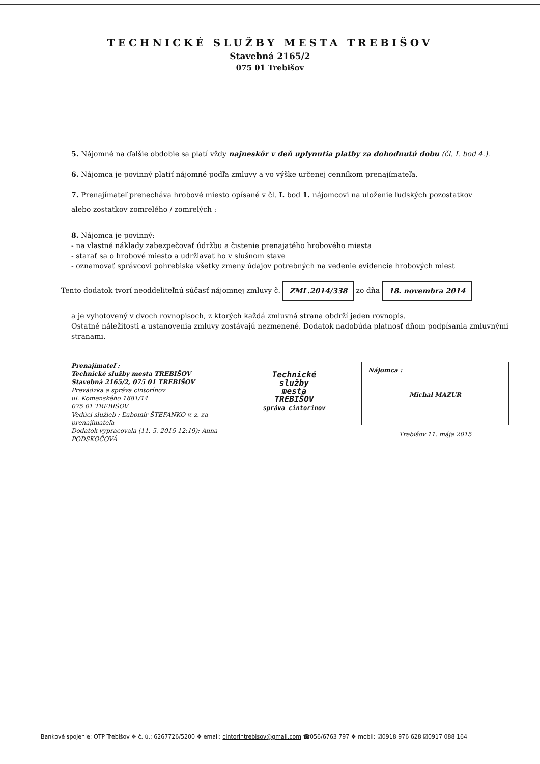TECHNICKÉ SLUŽBY MESTA TREBIŠOV
Stavebná 2165/2
075 01 Trebišov
5. Nájomné na ďalšie obdobie sa platí vždy najneskôr v deň uplynutia platby za dohodnutú dobu (čl. I. bod 4.).
6. Nájomca je povinný platiť nájomné podľa zmluvy a vo výške určenej cenníkom prenajímateľa.
7. Prenajímateľ prenecháva hrobové miesto opísané v čl. I. bod 1. nájomcovi na uloženie ľudských pozostatkov
alebo zostatkov zomrelého / zomrelých :
8. Nájomca je povinný:
- na vlastné náklady zabezpečovať údržbu a čistenie prenajatého hrobového miesta
- starať sa o hrobové miesto a udržiavať ho v slušnom stave
- oznamovať správcovi pohrebiska všetky zmeny údajov potrebných na vedenie evidencie hrobových miest
Tento dodatok tvorí neoddeliteľnú súčasť nájomnej zmluvy č. ZML.2014/338 zo dňa 18. novembra 2014
a je vyhotovený v dvoch rovnopisoch, z ktorých každá zmluvná strana obdrží jeden rovnopis.
Ostatné náležitosti a ustanovenia zmluvy zostávajú nezmenené. Dodatok nadobúda platnosť dňom podpísania zmluvnými stranami.
Prenajímateľ :
Technické služby mesta TREBIŠOV
Stavebná 2165/2, 075 01 TREBIŠOV
Prevádzka a správa cintorínov
ul. Komenského 1881/14
075 01 TREBIŠOV
Vedúci služieb : Ľubomír ŠTEFANKO v. z. za prenajímateľa
Dodatok vypracovala (11. 5. 2015 12:19): Anna PODSKOČOVÁ
Technické služby
mesta
TREBIŠOV
správa cintorínov
Nájomca :
Michal MAZUR
Trebišov 11. mája 2015
Bankové spojenie: OTP Trebišov ❖ č. ú.: 6267726/5200 ❖ email: cintorintrebisov@gmail.com ☎056/6763 797 ❖ mobil: ☑0918 976 628 ☑0917 088 164